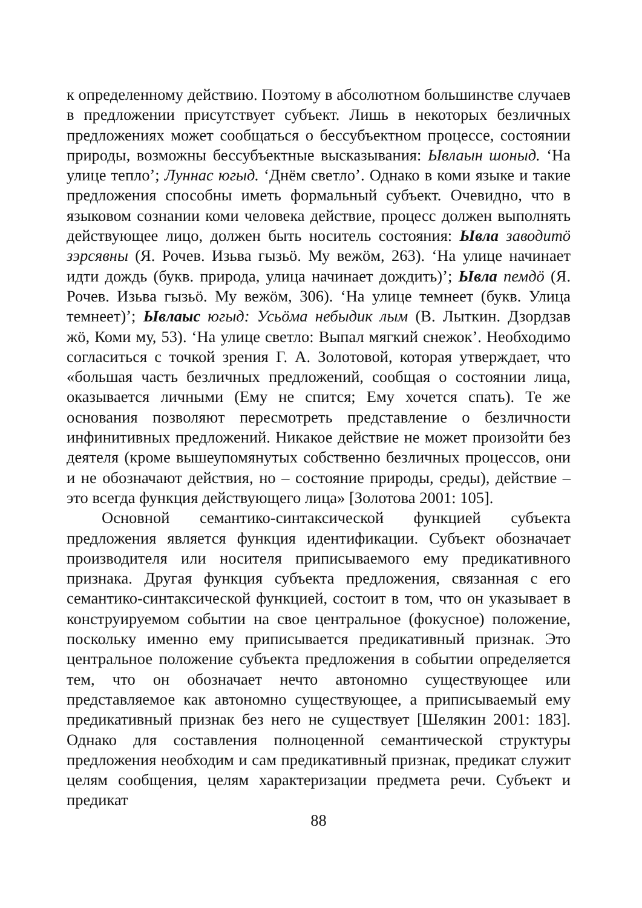к определенному действию. Поэтому в абсолютном большинстве случаев в предложении присутствует субъект. Лишь в некоторых безличных предложениях может сообщаться о бессубъектном процессе, состоянии природы, возможны бессубъектные высказывания: Ывлаын шоныд. ‘На улице тепло’; Луннас югыд. ‘Днём светло’. Однако в коми языке и такие предложения способны иметь формальный субъект. Очевидно, что в языковом сознании коми человека действие, процесс должен выполнять действующее лицо, должен быть носитель состояния: Ывла заводитö зэрсявны (Я. Рочев. Изьва гызьö. Му вежöм, 263). ‘На улице начинает идти дождь (букв. природа, улица начинает дождить)’; Ывла пемдö (Я. Рочев. Изьва гызьö. Му вежöм, 306). ‘На улице темнеет (букв. Улица темнеет)’; Ывлаыс югыд: Усьöма небыдик лым (В. Лыткин. Дзордзав жö, Коми му, 53). ‘На улице светло: Выпал мягкий снежок’. Необходимо согласиться с точкой зрения Г. А. Золотовой, которая утверждает, что «большая часть безличных предложений, сообщая о состоянии лица, оказывается личными (Ему не спится; Ему хочется спать). Те же основания позволяют пересмотреть представление о безличности инфинитивных предложений. Никакое действие не может произойти без деятеля (кроме вышеупомянутых собственно безличных процессов, они и не обозначают действия, но – состояние природы, среды), действие – это всегда функция действующего лица» [Золотова 2001: 105].
Основной семантико-синтаксической функцией субъекта предложения является функция идентификации. Субъект обозначает производителя или носителя приписываемого ему предикативного признака. Другая функция субъекта предложения, связанная с его семантико-синтаксической функцией, состоит в том, что он указывает в конструируемом событии на свое центральное (фокусное) положение, поскольку именно ему приписывается предикативный признак. Это центральное положение субъекта предложения в событии определяется тем, что он обозначает нечто автономно существующее или представляемое как автономно существующее, а приписываемый ему предикативный признак без него не существует [Шелякин 2001: 183]. Однако для составления полноценной семантической структуры предложения необходим и сам предикативный признак, предикат служит целям сообщения, целям характеризации предмета речи. Субъект и предикат
88